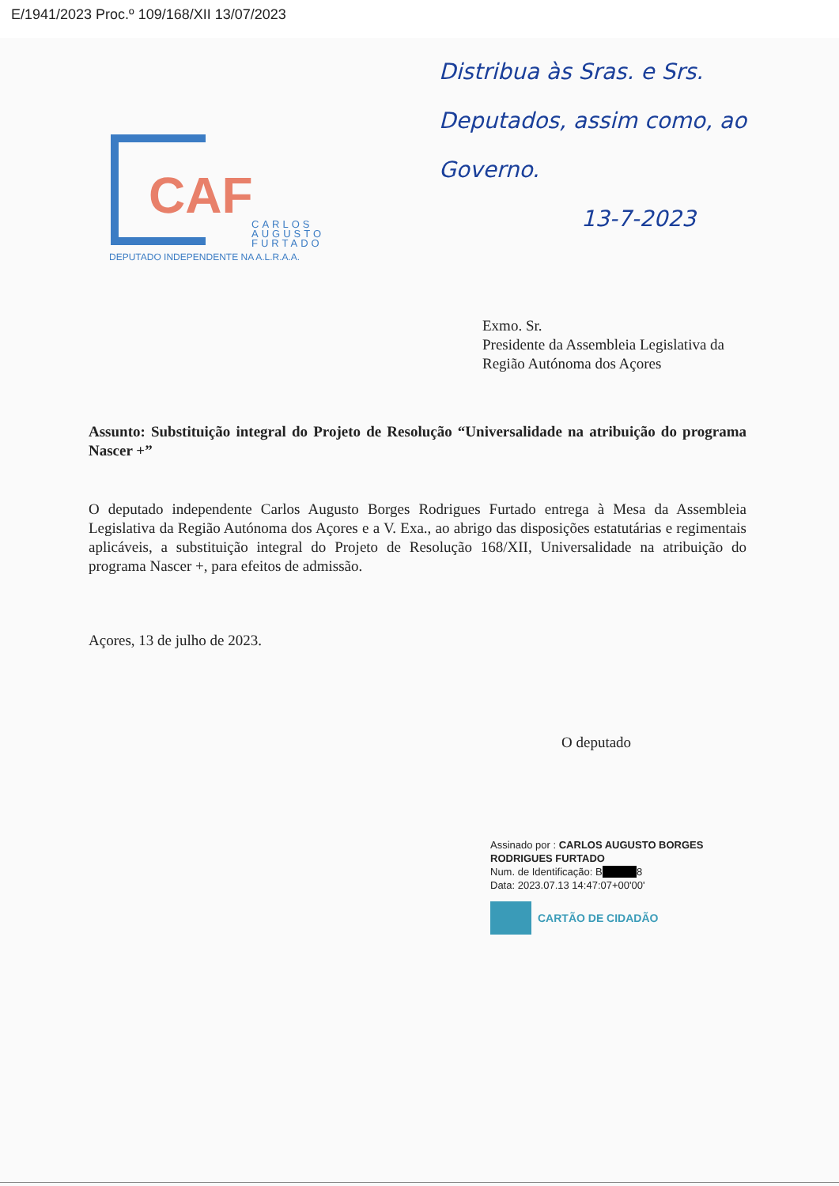E/1941/2023 Proc.º 109/168/XII 13/07/2023
Distribua às Sras. e Srs. Deputados, assim como, ao Governo.
13-7-2023
CAF
CARLOS
AUGUSTO
FURTADO
DEPUTADO INDEPENDENTE NA A.L.R.A.A.
Exmo. Sr.
Presidente da Assembleia Legislativa da
Região Autónoma dos Açores
Assunto: Substituição integral do Projeto de Resolução “Universalidade na atribuição do programa Nascer +”
O deputado independente Carlos Augusto Borges Rodrigues Furtado entrega à Mesa da Assembleia Legislativa da Região Autónoma dos Açores e a V. Exa., ao abrigo das disposições estatutárias e regimentais aplicáveis, a substituição integral do Projeto de Resolução 168/XII, Universalidade na atribuição do programa Nascer +, para efeitos de admissão.
Açores, 13 de julho de 2023.
O deputado
Assinado por : CARLOS AUGUSTO BORGES
RODRIGUES FURTADO
Num. de Identificação: B 8
Data: 2023.07.13 14:47:07+00'00'
CARTÃO DE CIDADÃO